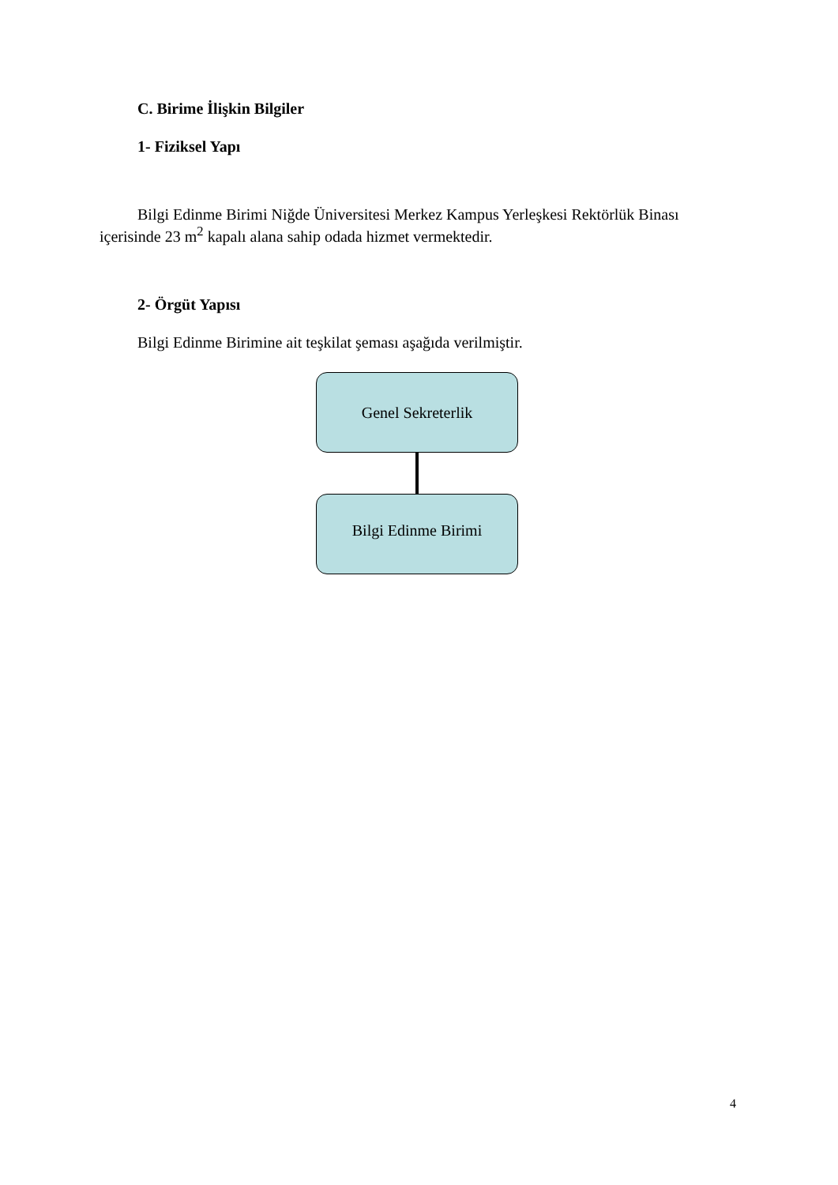C. Birime İlişkin Bilgiler
1- Fiziksel Yapı
Bilgi Edinme Birimi Niğde Üniversitesi Merkez Kampus Yerleşkesi Rektörlük Binası içerisinde 23 m<sup>2</sup> kapalı alana sahip odada hizmet vermektedir.
2- Örgüt Yapısı
Bilgi Edinme Birimine ait teşkilat şeması aşağıda verilmiştir.
Genel Sekreterlik
Bilgi Edinme Birimi
4